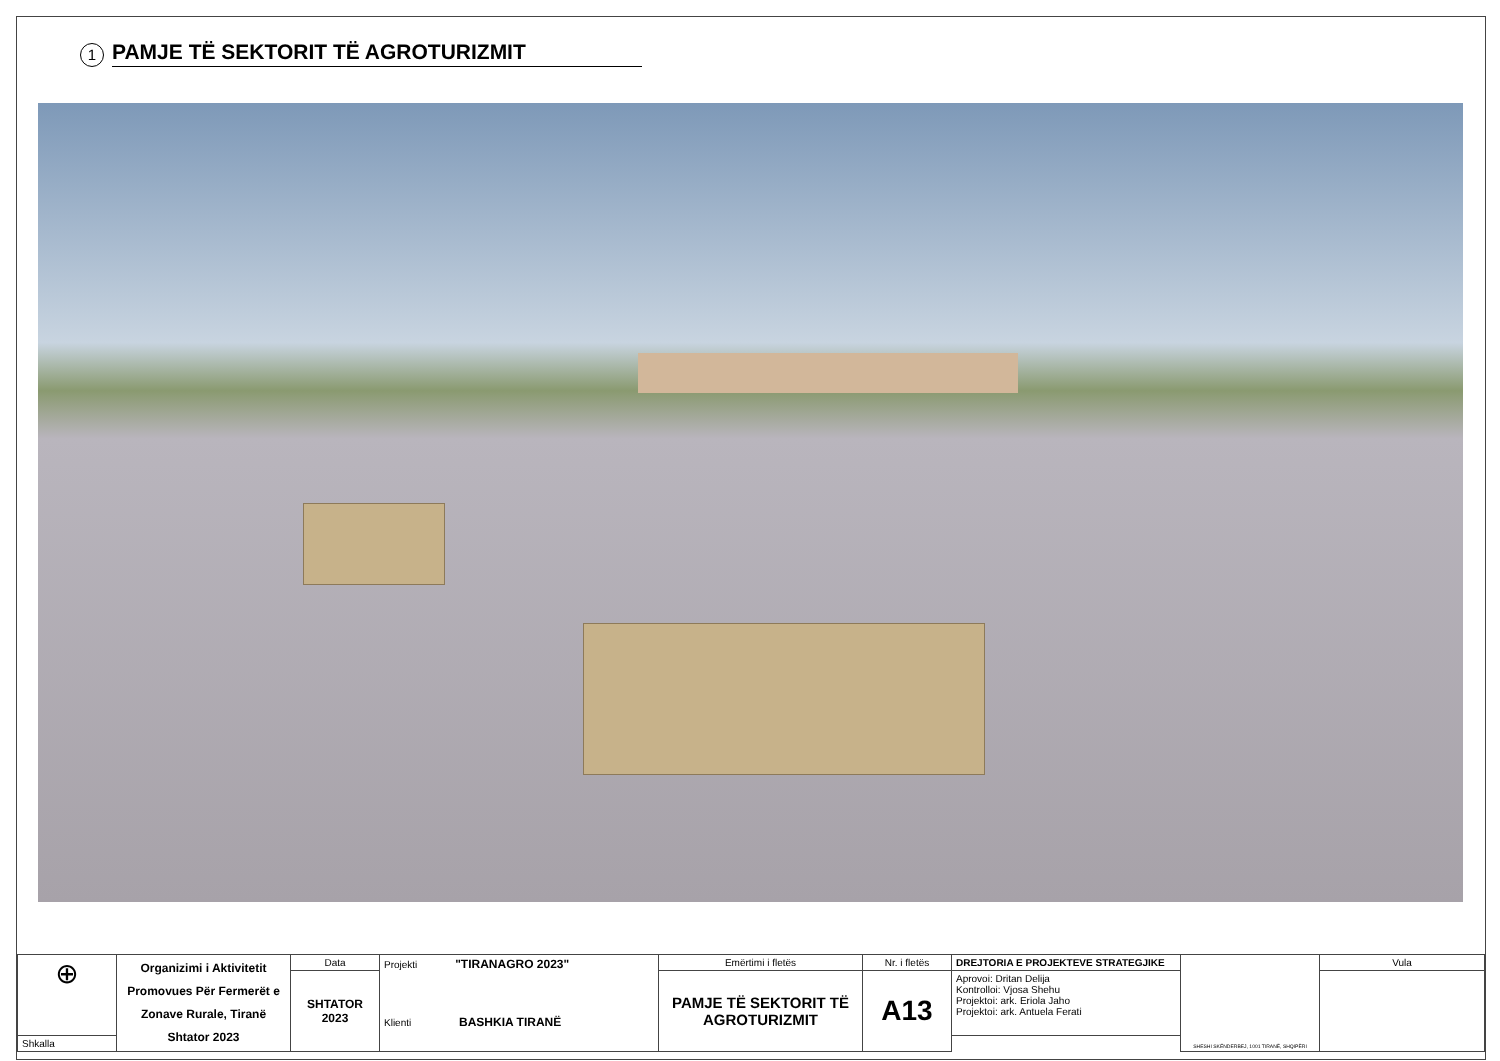1
PAMJE TË SEKTORIT TË AGROTURIZMIT
| ⊕ | Organizimi i Aktivitetit Promovues Për Fermerët e Zonave Rurale, Tiranë Shtator 2023 | Data | Projekti "TIRANAGRO 2023" Klienti BASHKIA TIRANË | Emërtimi i fletës | Nr. i fletës | DREJTORIA E PROJEKTEVE STRATEGJIKE | SHESHI SKËNDERBEJ, 1001 TIRANË, SHQIPËRI | Vula |
| | | SHTATOR 2023 | | PAMJE TË SEKTORIT TË AGROTURIZMIT | A13 | Aprovoi: Dritan Delija Kontrolloi: Vjosa Shehu Projektoi: ark. Eriola Jaho Projektoi: ark. Antuela Ferati | | |
| Shkalla | | | | | | | | |